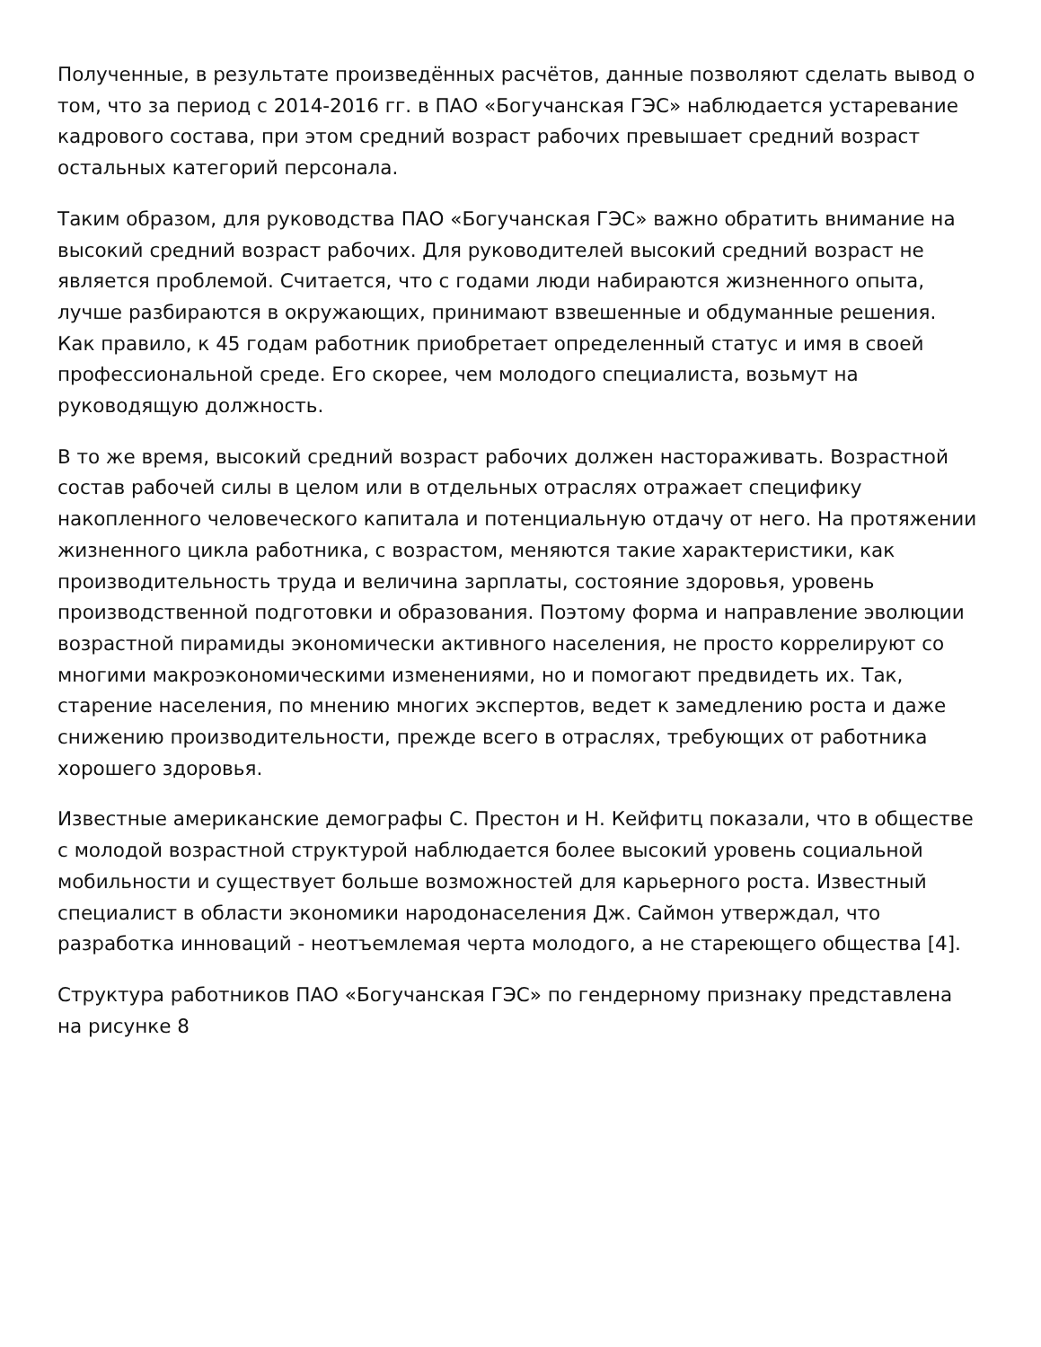Полученные, в результате произведённых расчётов, данные позволяют сделать вывод о том, что за период с 2014-2016 гг. в ПАО «Богучанская ГЭС» наблюдается устаревание кадрового состава, при этом средний возраст рабочих превышает средний возраст остальных категорий персонала.
Таким образом, для руководства ПАО «Богучанская ГЭС» важно обратить внимание на высокий средний возраст рабочих. Для руководителей высокий средний возраст не является проблемой. Считается, что с годами люди набираются жизненного опыта, лучше разбираются в окружающих, принимают взвешенные и обдуманные решения. Как правило, к 45 годам работник приобретает определенный статус и имя в своей профессиональной среде. Его скорее, чем молодого специалиста, возьмут на руководящую должность.
В то же время, высокий средний возраст рабочих должен настораживать. Возрастной состав рабочей силы в целом или в отдельных отраслях отражает специфику накопленного человеческого капитала и потенциальную отдачу от него. На протяжении жизненного цикла работника, с возрастом, меняются такие характеристики, как производительность труда и величина зарплаты, состояние здоровья, уровень производственной подготовки и образования. Поэтому форма и направление эволюции возрастной пирамиды экономически активного населения, не просто коррелируют со многими макроэкономическими изменениями, но и помогают предвидеть их. Так, старение населения, по мнению многих экспертов, ведет к замедлению роста и даже снижению производительности, прежде всего в отраслях, требующих от работника хорошего здоровья.
Известные американские демографы С. Престон и Н. Кейфитц показали, что в обществе с молодой возрастной структурой наблюдается более высокий уровень социальной мобильности и существует больше возможностей для карьерного роста. Известный специалист в области экономики народонаселения Дж. Саймон утверждал, что разработка инноваций - неотъемлемая черта молодого, а не стареющего общества [4].
Структура работников ПАО «Богучанская ГЭС» по гендерному признаку представлена на рисунке 8